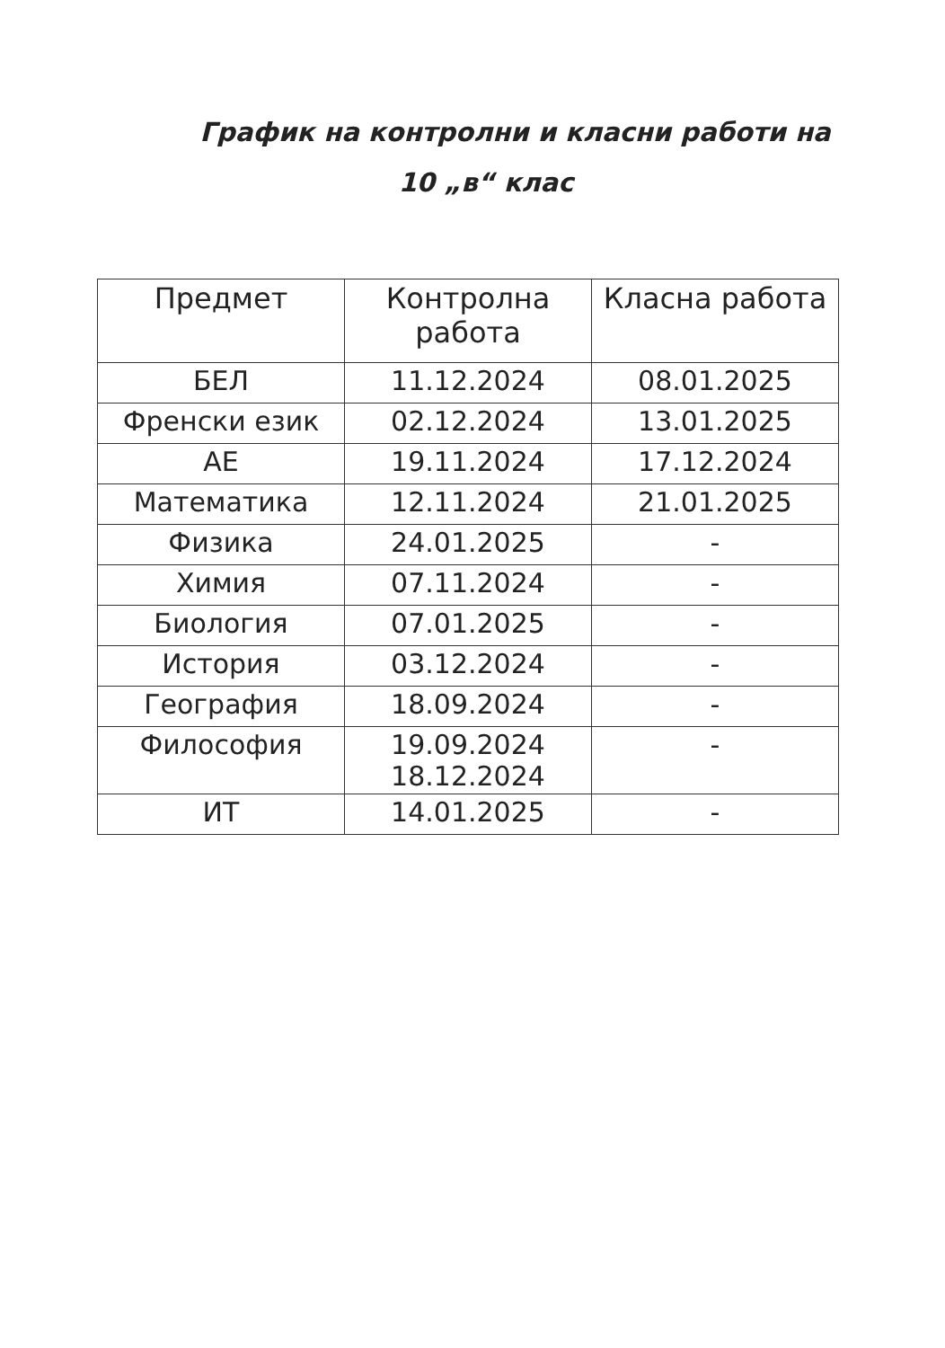График на контролни и класни работи на
10 „в“ клас
| Предмет | Контролна работа | Класна работа |
| --- | --- | --- |
| БЕЛ | 11.12.2024 | 08.01.2025 |
| Френски език | 02.12.2024 | 13.01.2025 |
| АЕ | 19.11.2024 | 17.12.2024 |
| Математика | 12.11.2024 | 21.01.2025 |
| Физика | 24.01.2025 | - |
| Химия | 07.11.2024 | - |
| Биология | 07.01.2025 | - |
| История | 03.12.2024 | - |
| География | 18.09.2024 | - |
| Философия | 19.09.2024 18.12.2024 | - |
| ИТ | 14.01.2025 | - |